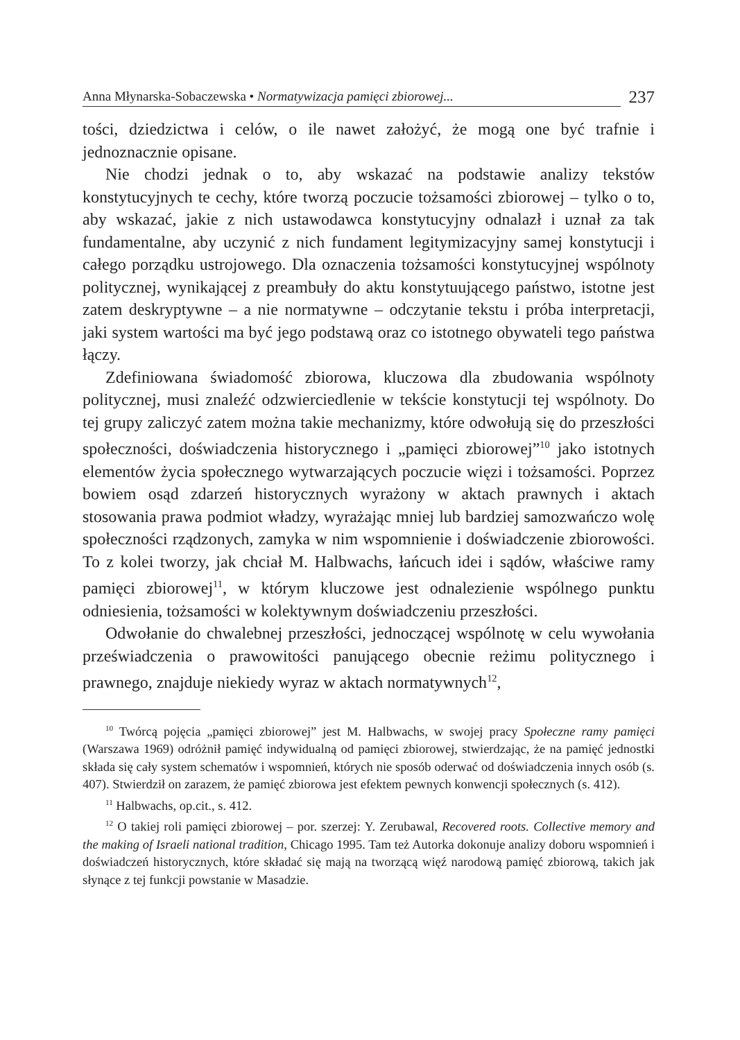Anna Młynarska-Sobaczewska • Normatywizacja pamięci zbiorowej... 237
tości, dziedzictwa i celów, o ile nawet założyć, że mogą one być trafnie i jednoznacznie opisane.
Nie chodzi jednak o to, aby wskazać na podstawie analizy tekstów konstytucyjnych te cechy, które tworzą poczucie tożsamości zbiorowej – tylko o to, aby wskazać, jakie z nich ustawodawca konstytucyjny odnalazł i uznał za tak fundamentalne, aby uczynić z nich fundament legitymizacyjny samej konstytucji i całego porządku ustrojowego. Dla oznaczenia tożsamości konstytucyjnej wspólnoty politycznej, wynikającej z preambuły do aktu konstytuującego państwo, istotne jest zatem deskryptywne – a nie normatywne – odczytanie tekstu i próba interpretacji, jaki system wartości ma być jego podstawą oraz co istotnego obywateli tego państwa łączy.
Zdefiniowana świadomość zbiorowa, kluczowa dla zbudowania wspólnoty politycznej, musi znaleźć odzwierciedlenie w tekście konstytucji tej wspólnoty. Do tej grupy zaliczyć zatem można takie mechanizmy, które odwołują się do przeszłości społeczności, doświadczenia historycznego i „pamięci zbiorowej”<sup>10</sup> jako istotnych elementów życia społecznego wytwarzających poczucie więzi i tożsamości. Poprzez bowiem osąd zdarzeń historycznych wyrażony w aktach prawnych i aktach stosowania prawa podmiot władzy, wyrażając mniej lub bardziej samozwańczo wolę społeczności rządzonych, zamyka w nim wspomnienie i doświadczenie zbiorowości. To z kolei tworzy, jak chciał M. Halbwachs, łańcuch idei i sądów, właściwe ramy pamięci zbiorowej<sup>11</sup>, w którym kluczowe jest odnalezienie wspólnego punktu odniesienia, tożsamości w kolektywnym doświadczeniu przeszłości.
Odwołanie do chwalebnej przeszłości, jednoczącej wspólnotę w celu wywołania przeświadczenia o prawowitości panującego obecnie reżimu politycznego i prawnego, znajduje niekiedy wyraz w aktach normatywnych<sup>12</sup>,
<sup>10</sup> Twórcą pojęcia „pamięci zbiorowej” jest M. Halbwachs, w swojej pracy Społeczne ramy pamięci (Warszawa 1969) odróżnił pamięć indywidualną od pamięci zbiorowej, stwierdzając, że na pamięć jednostki składa się cały system schematów i wspomnień, których nie sposób oderwać od doświadczenia innych osób (s. 407). Stwierdził on zarazem, że pamięć zbiorowa jest efektem pewnych konwencji społecznych (s. 412).
<sup>11</sup> Halbwachs, op.cit., s. 412.
<sup>12</sup> O takiej roli pamięci zbiorowej – por. szerzej: Y. Zerubawal, Recovered roots. Collective memory and the making of Israeli national tradition, Chicago 1995. Tam też Autorka dokonuje analizy doboru wspomnień i doświadczeń historycznych, które składać się mają na tworzącą więź narodową pamięć zbiorową, takich jak słynące z tej funkcji powstanie w Masadzie.